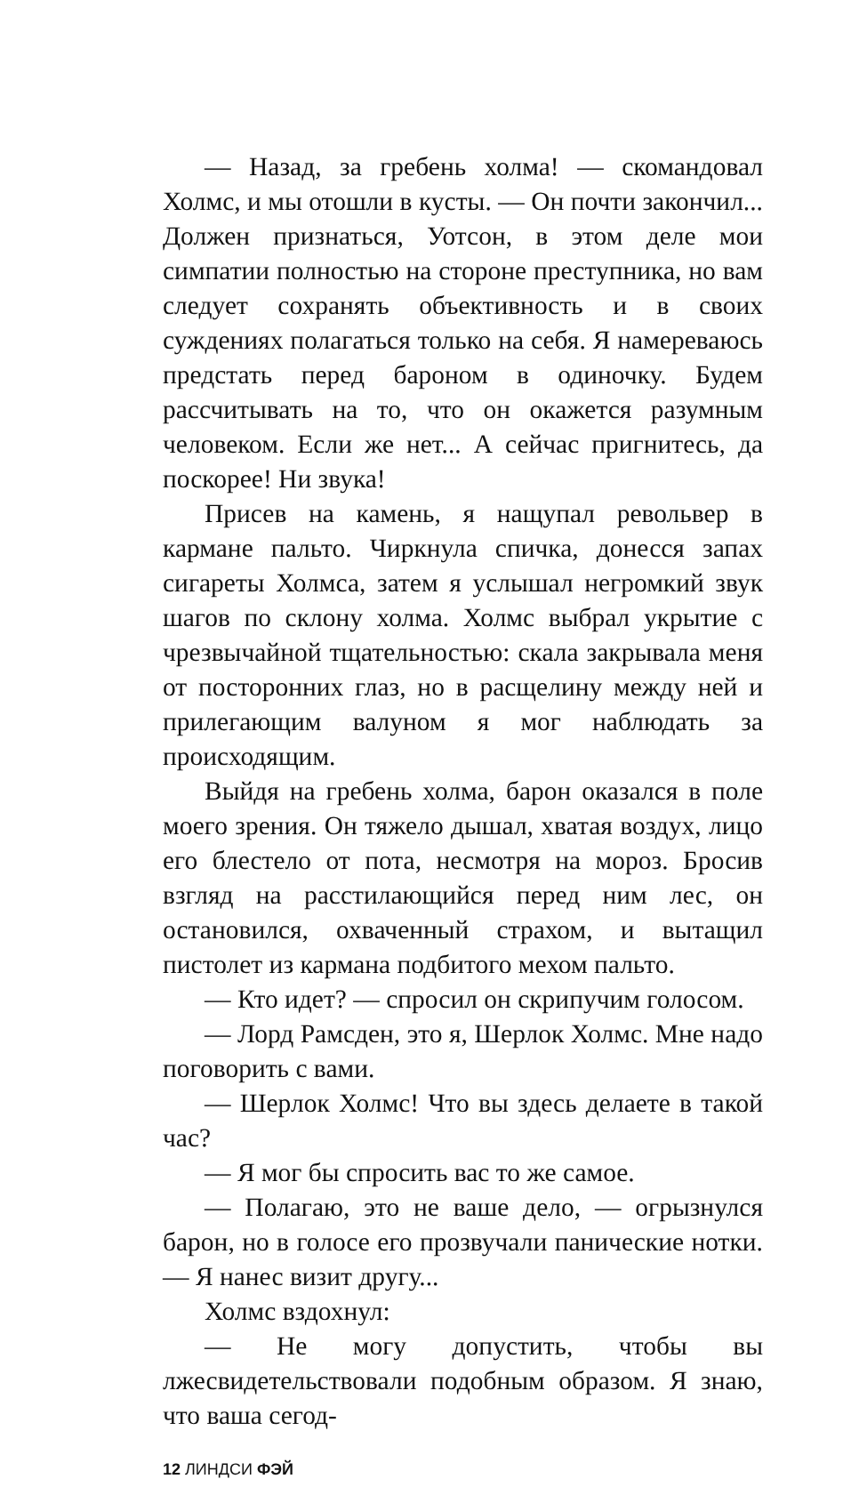— Назад, за гребень холма! — скомандовал Холмс, и мы отошли в кусты. — Он почти закончил... Должен признаться, Уотсон, в этом деле мои симпатии полностью на стороне преступника, но вам следует сохранять объективность и в своих суждениях полагаться только на себя. Я намереваюсь предстать перед бароном в одиночку. Будем рассчитывать на то, что он окажется разумным человеком. Если же нет... А сейчас пригнитесь, да поскорее! Ни звука!
Присев на камень, я нащупал револьвер в кармане пальто. Чиркнула спичка, донесся запах сигареты Холмса, затем я услышал негромкий звук шагов по склону холма. Холмс выбрал укрытие с чрезвычайной тщательностью: скала закрывала меня от посторонних глаз, но в расщелину между ней и прилегающим валуном я мог наблюдать за происходящим.
Выйдя на гребень холма, барон оказался в поле моего зрения. Он тяжело дышал, хватая воздух, лицо его блестело от пота, несмотря на мороз. Бросив взгляд на расстилающийся перед ним лес, он остановился, охваченный страхом, и вытащил пистолет из кармана подбитого мехом пальто.
— Кто идет? — спросил он скрипучим голосом.
— Лорд Рамсден, это я, Шерлок Холмс. Мне надо поговорить с вами.
— Шерлок Холмс! Что вы здесь делаете в такой час?
— Я мог бы спросить вас то же самое.
— Полагаю, это не ваше дело, — огрызнулся барон, но в голосе его прозвучали панические нотки. — Я нанес визит другу...
Холмс вздохнул:
— Не могу допустить, чтобы вы лжесвидетельствовали подобным образом. Я знаю, что ваша сегод-
12 ЛИНДСИ ФЭЙ